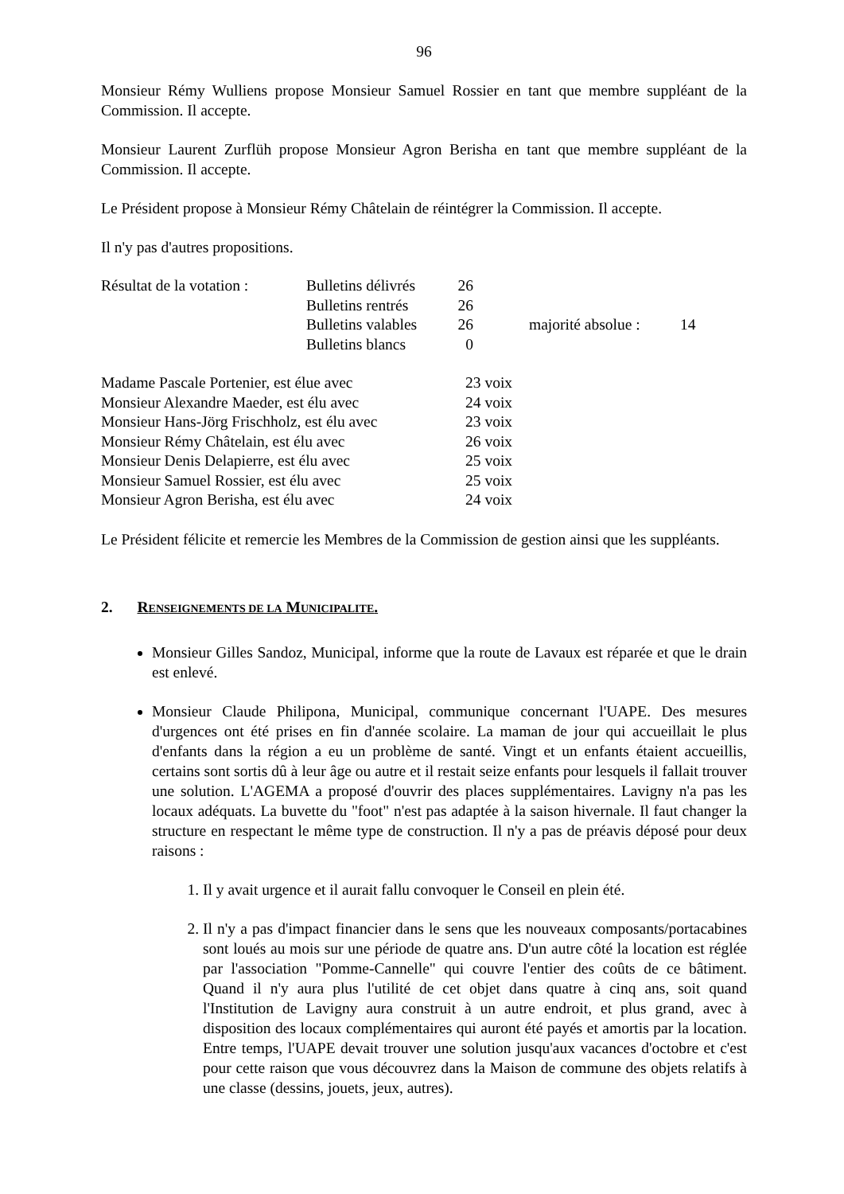96
Monsieur Rémy Wulliens propose Monsieur Samuel Rossier en tant que membre suppléant de la Commission. Il accepte.
Monsieur Laurent Zurflüh propose Monsieur Agron Berisha en tant que membre suppléant de la Commission. Il accepte.
Le Président propose à Monsieur Rémy Châtelain de réintégrer la Commission. Il accepte.
Il n'y pas d'autres propositions.
| Résultat de la votation : | Bulletins délivrés | 26 | | | |
| | Bulletins rentrés | 26 | | | |
| | Bulletins valables | 26 | | majorité absolue : | 14 |
| | Bulletins blancs | 0 | | | |
| Madame Pascale Portenier, est élue avec | 23 voix |
| Monsieur Alexandre Maeder, est élu avec | 24 voix |
| Monsieur Hans-Jörg Frischholz, est élu avec | 23 voix |
| Monsieur Rémy Châtelain, est élu avec | 26 voix |
| Monsieur Denis Delapierre, est élu avec | 25 voix |
| Monsieur Samuel Rossier, est élu avec | 25 voix |
| Monsieur Agron Berisha, est élu avec | 24 voix |
Le Président félicite et remercie les Membres de la Commission de gestion ainsi que les suppléants.
2. RENSEIGNEMENTS DE LA MUNICIPALITE.
Monsieur Gilles Sandoz, Municipal, informe que la route de Lavaux est réparée et que le drain est enlevé.
Monsieur Claude Philipona, Municipal, communique concernant l'UAPE. Des mesures d'urgences ont été prises en fin d'année scolaire. La maman de jour qui accueillait le plus d'enfants dans la région a eu un problème de santé. Vingt et un enfants étaient accueillis, certains sont sortis dû à leur âge ou autre et il restait seize enfants pour lesquels il fallait trouver une solution. L'AGEMA a proposé d'ouvrir des places supplémentaires. Lavigny n'a pas les locaux adéquats. La buvette du "foot" n'est pas adaptée à la saison hivernale. Il faut changer la structure en respectant le même type de construction. Il n'y a pas de préavis déposé pour deux raisons :
1. Il y avait urgence et il aurait fallu convoquer le Conseil en plein été.
2. Il n'y a pas d'impact financier dans le sens que les nouveaux composants/portacabines sont loués au mois sur une période de quatre ans. D'un autre côté la location est réglée par l'association "Pomme-Cannelle" qui couvre l'entier des coûts de ce bâtiment. Quand il n'y aura plus l'utilité de cet objet dans quatre à cinq ans, soit quand l'Institution de Lavigny aura construit à un autre endroit, et plus grand, avec à disposition des locaux complémentaires qui auront été payés et amortis par la location. Entre temps, l'UAPE devait trouver une solution jusqu'aux vacances d'octobre et c'est pour cette raison que vous découvrez dans la Maison de commune des objets relatifs à une classe (dessins, jouets, jeux, autres).